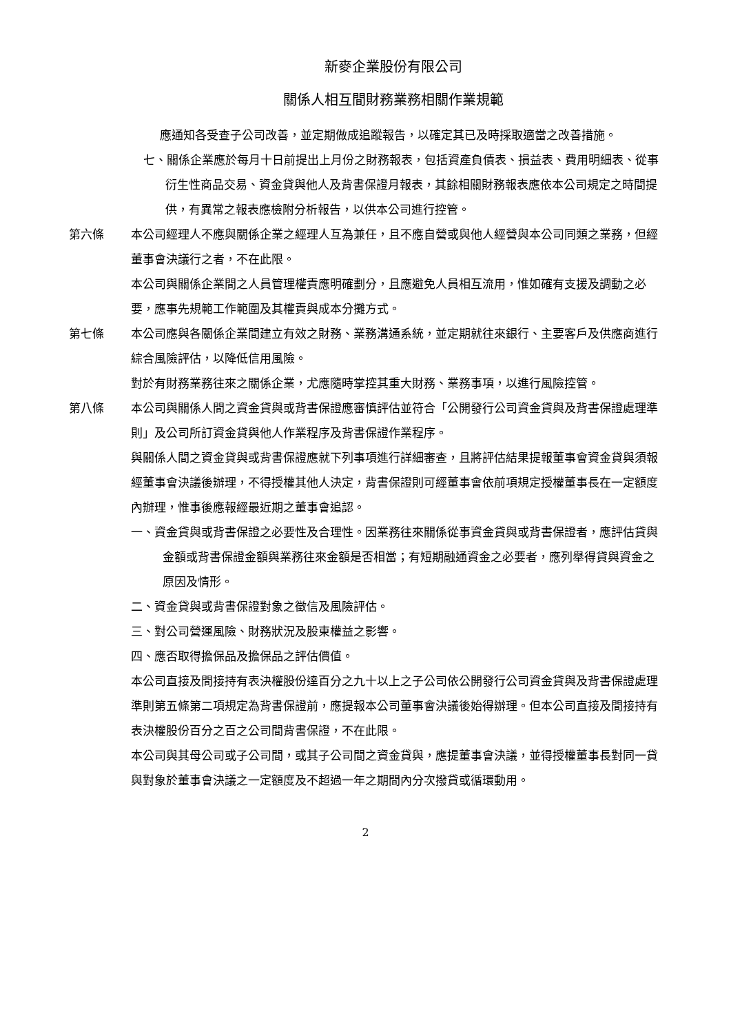新麥企業股份有限公司
關係人相互間財務業務相關作業規範
應通知各受查子公司改善，並定期做成追蹤報告，以確定其已及時採取適當之改善措施。
七、關係企業應於每月十日前提出上月份之財務報表，包括資產負債表、損益表、費用明細表、從事衍生性商品交易、資金貸與他人及背書保證月報表，其餘相關財務報表應依本公司規定之時間提供，有異常之報表應檢附分析報告，以供本公司進行控管。
第六條 本公司經理人不應與關係企業之經理人互為兼任，且不應自營或與他人經營與本公司同類之業務，但經董事會決議行之者，不在此限。
本公司與關係企業間之人員管理權責應明確劃分，且應避免人員相互流用，惟如確有支援及調動之必要，應事先規範工作範圍及其權責與成本分攤方式。
第七條 本公司應與各關係企業間建立有效之財務、業務溝通系統，並定期就往來銀行、主要客戶及供應商進行綜合風險評估，以降低信用風險。
對於有財務業務往來之關係企業，尤應隨時掌控其重大財務、業務事項，以進行風險控管。
第八條 本公司與關係人間之資金貸與或背書保證應審慎評估並符合「公開發行公司資金貸與及背書保證處理準則」及公司所訂資金貸與他人作業程序及背書保證作業程序。
與關係人間之資金貸與或背書保證應就下列事項進行詳細審查，且將評估結果提報董事會資金貸與須報經董事會決議後辦理，不得授權其他人決定，背書保證則可經董事會依前項規定授權董事長在一定額度內辦理，惟事後應報經最近期之董事會追認。
一、資金貸與或背書保證之必要性及合理性。因業務往來關係從事資金貸與或背書保證者，應評估貸與金額或背書保證金額與業務往來金額是否相當；有短期融通資金之必要者，應列舉得貸與資金之原因及情形。
二、資金貸與或背書保證對象之徵信及風險評估。
三、對公司營運風險、財務狀況及股東權益之影響。
四、應否取得擔保品及擔保品之評估價值。
本公司直接及間接持有表決權股份達百分之九十以上之子公司依公開發行公司資金貸與及背書保證處理準則第五條第二項規定為背書保證前，應提報本公司董事會決議後始得辦理。但本公司直接及間接持有表決權股份百分之百之公司間背書保證，不在此限。
本公司與其母公司或子公司間，或其子公司間之資金貸與，應提董事會決議，並得授權董事長對同一貸與對象於董事會決議之一定額度及不超過一年之期間內分次撥貸或循環動用。
2